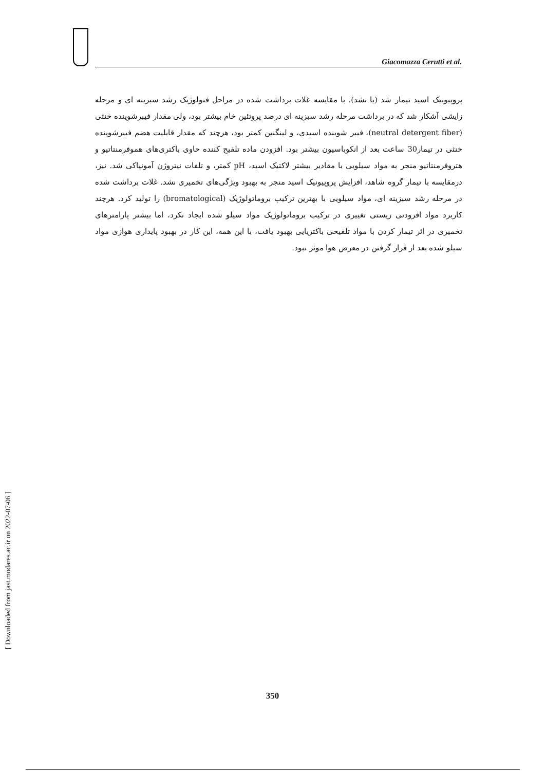Giacomazza Cerutti et al.
پروپیونیک اسید تیمار شد (یا نشد). با مقایسه غلات برداشت شده در مراحل فنولوژیک رشد سبزینه ای و مرحله زایشی آشکار شد که در برداشت مرحله رشد سبزینه ای درصد پروتئین خام بیشتر بود، ولی مقدار فیبرشوینده خنثی (neutral detergent fiber)، فیبر شوینده اسیدی، و لینگنین کمتر بود، هرچند که مقدار قابلیت هضم فیبرشوینده خنثی در تیمار30 ساعت بعد از انکوباسیون بیشتر بود. افزودن ماده تلقیح کننده حاوی باکتری‌های هموفرمنتاتیو و هتروفرمنتاتیو منجر به مواد سیلویی با مقادیر بیشتر لاکتیک اسید، pH کمتر، و تلفات نیتروژن آمونیاکی شد. نیز، درمقایسه با تیمار گروه شاهد، افزایش پروپیونیک اسید منجر به بهبود ویژگی‌های تخمیری نشد. غلات برداشت شده در مرحله رشد سبزینه ای، مواد سیلویی با بهترین ترکیب بروماتولوژیک (bromatological) را تولید کرد. هرچند کاربرد مواد افزودنی زیستی تغییری در ترکیب بروماتولوژیک مواد سیلو شده ایجاد نکرد، اما بیشتر پارامترهای تخمیری در اثر تیمار کردن با مواد تلقیحی باکتریایی بهبود یافت، با این همه، این کار در بهبود پایداری هوازی مواد سیلو شده بعد از قرار گرفتن در معرض هوا موثر نبود.
350
[ Downloaded from jast.modares.ac.ir on 2022-07-06 ]